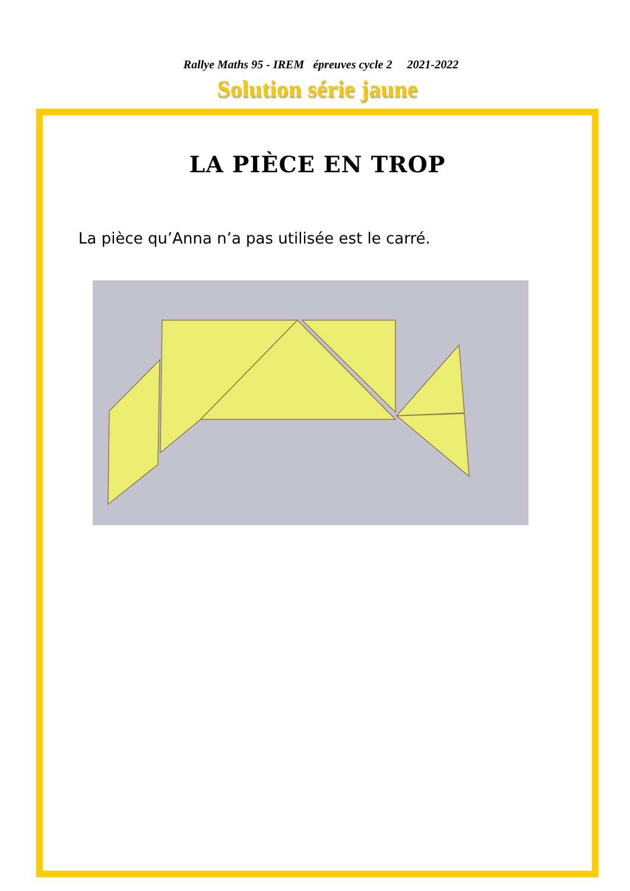Rallye Maths 95 - IREM épreuves cycle 2 2021-2022
Solution série jaune
LA PIÈCE EN TROP
La pièce qu’Anna n’a pas utilisée est le carré.